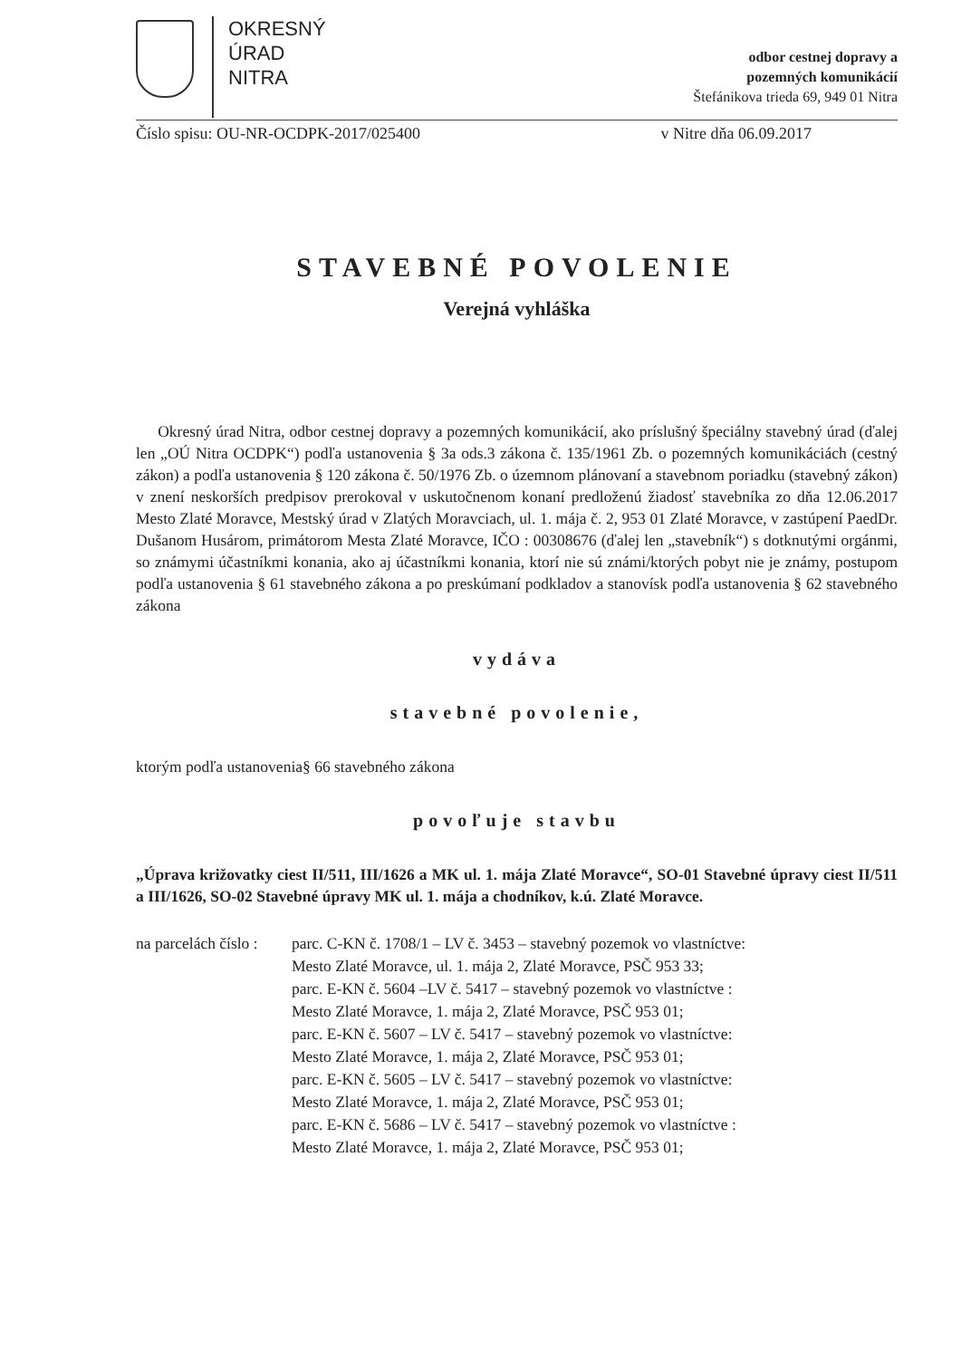OKRESNÝ
ÚRAD
NITRA
odbor cestnej dopravy a
pozemných komunikácií
Štefánikova trieda 69, 949 01 Nitra
Číslo spisu: OU-NR-OCDPK-2017/025400 v Nitre dňa 06.09.2017
STAVEBNÉ POVOLENIE
Verejná vyhláška
Okresný úrad Nitra, odbor cestnej dopravy a pozemných komunikácií, ako príslušný špeciálny stavebný úrad (ďalej len „OÚ Nitra OCDPK“) podľa ustanovenia § 3a ods.3 zákona č. 135/1961 Zb. o pozemných komunikáciách (cestný zákon) a podľa ustanovenia § 120 zákona č. 50/1976 Zb. o územnom plánovaní a stavebnom poriadku (stavebný zákon) v znení neskorších predpisov prerokoval v uskutočnenom konaní predloženú žiadosť stavebníka zo dňa 12.06.2017 Mesto Zlaté Moravce, Mestský úrad v Zlatých Moravciach, ul. 1. mája č. 2, 953 01 Zlaté Moravce, v zastúpení PaedDr. Dušanom Husárom, primátorom Mesta Zlaté Moravce, IČO : 00308676 (ďalej len „stavebník“) s dotknutými orgánmi, so známymi účastníkmi konania, ako aj účastníkmi konania, ktorí nie sú známi/ktorých pobyt nie je známy, postupom podľa ustanovenia § 61 stavebného zákona a po preskúmaní podkladov a stanovísk podľa ustanovenia § 62 stavebného zákona
vydáva
stavebné povolenie,
ktorým podľa ustanovenia§ 66 stavebného zákona
povoľuje stavbu
„Úprava križovatky ciest II/511, III/1626 a MK ul. 1. mája Zlaté Moravce“, SO-01 Stavebné úpravy ciest II/511 a III/1626, SO-02 Stavebné úpravy MK ul. 1. mája a chodníkov, k.ú. Zlaté Moravce.
na parcelách číslo :
parc. C-KN č. 1708/1 – LV č. 3453 – stavebný pozemok vo vlastníctve:
Mesto Zlaté Moravce, ul. 1. mája 2, Zlaté Moravce, PSČ 953 33;
parc. E-KN č. 5604 –LV č. 5417 – stavebný pozemok vo vlastníctve :
Mesto Zlaté Moravce, 1. mája 2, Zlaté Moravce, PSČ 953 01;
parc. E-KN č. 5607 – LV č. 5417 – stavebný pozemok vo vlastníctve:
Mesto Zlaté Moravce, 1. mája 2, Zlaté Moravce, PSČ 953 01;
parc. E-KN č. 5605 – LV č. 5417 – stavebný pozemok vo vlastníctve:
Mesto Zlaté Moravce, 1. mája 2, Zlaté Moravce, PSČ 953 01;
parc. E-KN č. 5686 – LV č. 5417 – stavebný pozemok vo vlastníctve :
Mesto Zlaté Moravce, 1. mája 2, Zlaté Moravce, PSČ 953 01;